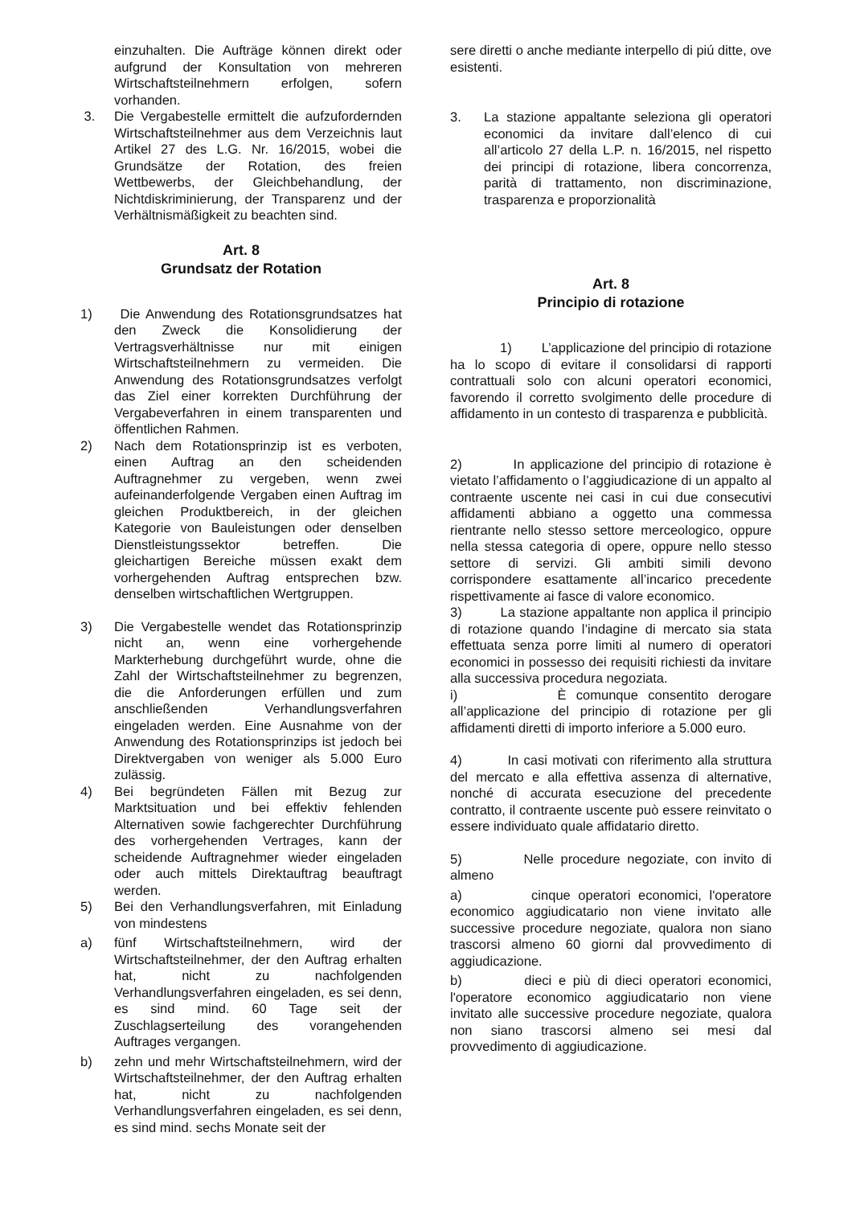einzuhalten. Die Aufträge können direkt oder aufgrund der Konsultation von mehreren Wirtschaftsteilnehmern erfolgen, sofern vorhanden.
3. Die Vergabestelle ermittelt die aufzufordernden Wirtschaftsteilnehmer aus dem Verzeichnis laut Artikel 27 des L.G. Nr. 16/2015, wobei die Grundsätze der Rotation, des freien Wettbewerbs, der Gleichbehandlung, der Nichtdiskriminierung, der Transparenz und der Verhältnismäßigkeit zu beachten sind.
Art. 8
Grundsatz der Rotation
1) Die Anwendung des Rotationsgrundsatzes hat den Zweck die Konsolidierung der Vertragsverhältnisse nur mit einigen Wirtschaftsteilnehmern zu vermeiden. Die Anwendung des Rotationsgrundsatzes verfolgt das Ziel einer korrekten Durchführung der Vergabeverfahren in einem transparenten und öffentlichen Rahmen.
2) Nach dem Rotationsprinzip ist es verboten, einen Auftrag an den scheidenden Auftragnehmer zu vergeben, wenn zwei aufeinanderfolgende Vergaben einen Auftrag im gleichen Produktbereich, in der gleichen Kategorie von Bauleistungen oder denselben Dienstleistungssektor betreffen. Die gleichartigen Bereiche müssen exakt dem vorhergehenden Auftrag entsprechen bzw. denselben wirtschaftlichen Wertgruppen.
3) Die Vergabestelle wendet das Rotationsprinzip nicht an, wenn eine vorhergehende Markterhebung durchgeführt wurde, ohne die Zahl der Wirtschaftsteilnehmer zu begrenzen, die die Anforderungen erfüllen und zum anschließenden Verhandlungsverfahren eingeladen werden. Eine Ausnahme von der Anwendung des Rotationsprinzips ist jedoch bei Direktvergaben von weniger als 5.000 Euro zulässig.
4) Bei begründeten Fällen mit Bezug zur Marktsituation und bei effektiv fehlenden Alternativen sowie fachgerechter Durchführung des vorhergehenden Vertrages, kann der scheidende Auftragnehmer wieder eingeladen oder auch mittels Direktauftrag beauftragt werden.
5) Bei den Verhandlungsverfahren, mit Einladung von mindestens
a) fünf Wirtschaftsteilnehmern, wird der Wirtschaftsteilnehmer, der den Auftrag erhalten hat, nicht zu nachfolgenden Verhandlungsverfahren eingeladen, es sei denn, es sind mind. 60 Tage seit der Zuschlagserteilung des vorangehenden Auftrages vergangen.
b) zehn und mehr Wirtschaftsteilnehmern, wird der Wirtschaftsteilnehmer, der den Auftrag erhalten hat, nicht zu nachfolgenden Verhandlungsverfahren eingeladen, es sei denn, es sind mind. sechs Monate seit der
sere diretti o anche mediante interpello di piú ditte, ove esistenti.
3. La stazione appaltante seleziona gli operatori economici da invitare dall’elenco di cui all’articolo 27 della L.P. n. 16/2015, nel rispetto dei principi di rotazione, libera concorrenza, parità di trattamento, non discriminazione, trasparenza e proporzionalità
Art. 8
Principio di rotazione
1) L’applicazione del principio di rotazione ha lo scopo di evitare il consolidarsi di rapporti contrattuali solo con alcuni operatori economici, favorendo il corretto svolgimento delle procedure di affidamento in un contesto di trasparenza e pubblicità.
2) In applicazione del principio di rotazione è vietato l’affidamento o l’aggiudicazione di un appalto al contraente uscente nei casi in cui due consecutivi affidamenti abbiano a oggetto una commessa rientrante nello stesso settore merceologico, oppure nella stessa categoria di opere, oppure nello stesso settore di servizi. Gli ambiti simili devono corrispondere esattamente all’incarico precedente rispettivamente ai fasce di valore economico.
3) La stazione appaltante non applica il principio di rotazione quando l’indagine di mercato sia stata effettuata senza porre limiti al numero di operatori economici in possesso dei requisiti richiesti da invitare alla successiva procedura negoziata.
i) È comunque consentito derogare all’applicazione del principio di rotazione per gli affidamenti diretti di importo inferiore a 5.000 euro.
4) In casi motivati con riferimento alla struttura del mercato e alla effettiva assenza di alternative, nonché di accurata esecuzione del precedente contratto, il contraente uscente può essere reinvitato o essere individuato quale affidatario diretto.
5) Nelle procedure negoziate, con invito di almeno
a) cinque operatori economici, l'operatore economico aggiudicatario non viene invitato alle successive procedure negoziate, qualora non siano trascorsi almeno 60 giorni dal provvedimento di aggiudicazione.
b) dieci e più di dieci operatori economici, l'operatore economico aggiudicatario non viene invitato alle successive procedure negoziate, qualora non siano trascorsi almeno sei mesi dal provvedimento di aggiudicazione.